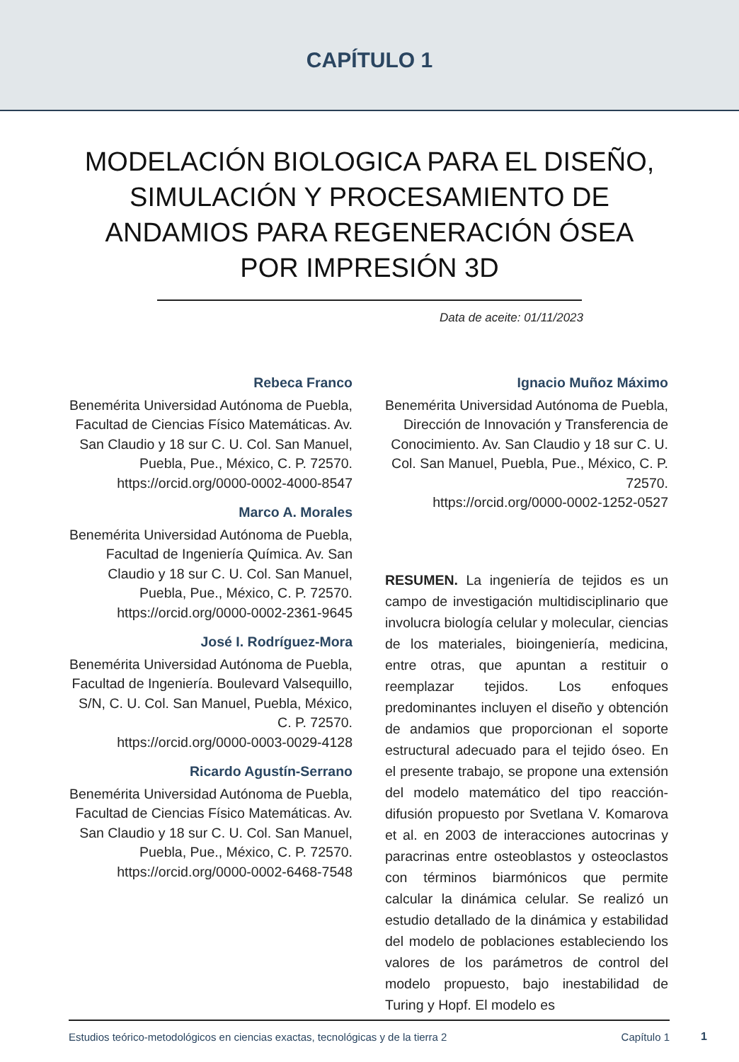CAPÍTULO 1
MODELACIÓN BIOLOGICA PARA EL DISEÑO, SIMULACIÓN Y PROCESAMIENTO DE ANDAMIOS PARA REGENERACIÓN ÓSEA POR IMPRESIÓN 3D
Data de aceite: 01/11/2023
Rebeca Franco
Benemérita Universidad Autónoma de Puebla, Facultad de Ciencias Físico Matemáticas. Av. San Claudio y 18 sur C. U. Col. San Manuel, Puebla, Pue., México, C. P. 72570.
https://orcid.org/0000-0002-4000-8547
Marco A. Morales
Benemérita Universidad Autónoma de Puebla, Facultad de Ingeniería Química. Av. San Claudio y 18 sur C. U. Col. San Manuel, Puebla, Pue., México, C. P. 72570.
https://orcid.org/0000-0002-2361-9645
José I. Rodríguez-Mora
Benemérita Universidad Autónoma de Puebla, Facultad de Ingeniería. Boulevard Valsequillo, S/N, C. U. Col. San Manuel, Puebla, México, C. P. 72570.
https://orcid.org/0000-0003-0029-4128
Ricardo Agustín-Serrano
Benemérita Universidad Autónoma de Puebla, Facultad de Ciencias Físico Matemáticas. Av. San Claudio y 18 sur C. U. Col. San Manuel, Puebla, Pue., México, C. P. 72570.
https://orcid.org/0000-0002-6468-7548
Ignacio Muñoz Máximo
Benemérita Universidad Autónoma de Puebla, Dirección de Innovación y Transferencia de Conocimiento. Av. San Claudio y 18 sur C. U. Col. San Manuel, Puebla, Pue., México, C. P. 72570.
https://orcid.org/0000-0002-1252-0527
RESUMEN. La ingeniería de tejidos es un campo de investigación multidisciplinario que involucra biología celular y molecular, ciencias de los materiales, bioingeniería, medicina, entre otras, que apuntan a restituir o reemplazar tejidos. Los enfoques predominantes incluyen el diseño y obtención de andamios que proporcionan el soporte estructural adecuado para el tejido óseo. En el presente trabajo, se propone una extensión del modelo matemático del tipo reacción-difusión propuesto por Svetlana V. Komarova et al. en 2003 de interacciones autocrinas y paracrinas entre osteoblastos y osteoclastos con términos biarmónicos que permite calcular la dinámica celular. Se realizó un estudio detallado de la dinámica y estabilidad del modelo de poblaciones estableciendo los valores de los parámetros de control del modelo propuesto, bajo inestabilidad de Turing y Hopf. El modelo es
Estudios teórico-metodológicos en ciencias exactas, tecnológicas y de la tierra 2 Capítulo 1
1